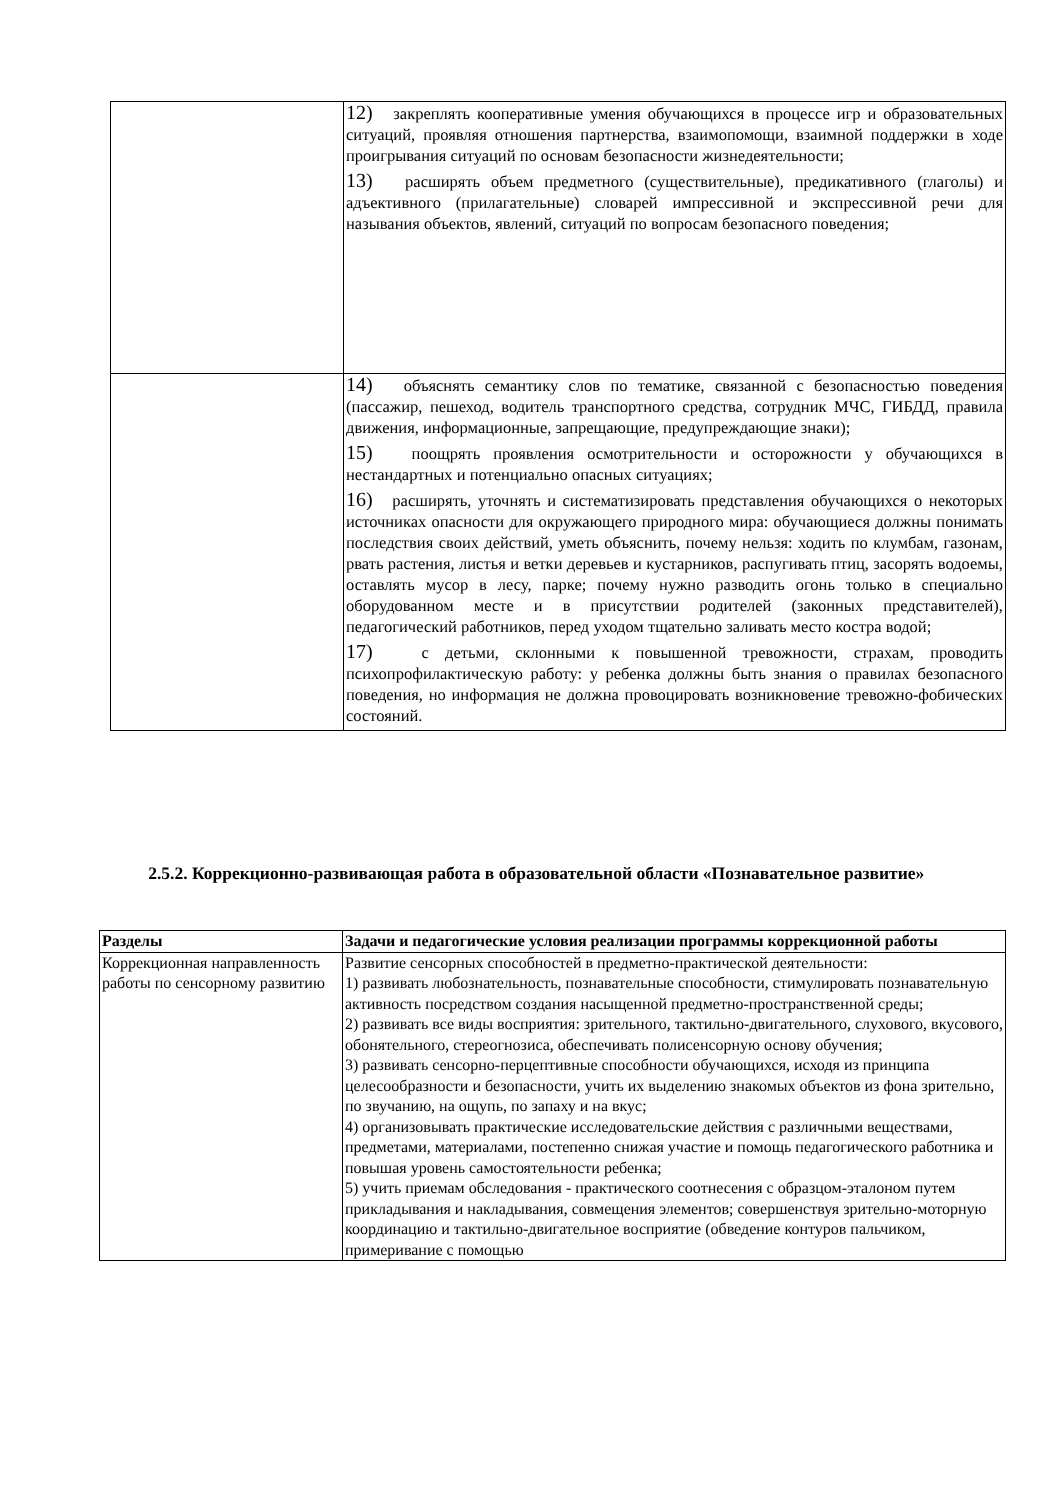| | 12) закреплять кооперативные умения обучающихся в процессе игр и образовательных ситуаций, проявляя отношения партнерства, взаимопомощи, взаимной поддержки в ходе проигрывания ситуаций по основам безопасности жизнедеятельности; 13) расширять объем предметного (существительные), предикативного (глаголы) и адъективного (прилагательные) словарей импрессивной и экспрессивной речи для называния объектов, явлений, ситуаций по вопросам безопасного поведения; |
| | 14) объяснять семантику слов по тематике, связанной с безопасностью поведения (пассажир, пешеход, водитель транспортного средства, сотрудник МЧС, ГИБДД, правила движения, информационные, запрещающие, предупреждающие знаки); 15) поощрять проявления осмотрительности и осторожности у обучающихся в нестандартных и потенциально опасных ситуациях; 16) расширять, уточнять и систематизировать представления обучающихся о некоторых источниках опасности для окружающего природного мира: обучающиеся должны понимать последствия своих действий, уметь объяснить, почему нельзя: ходить по клумбам, газонам, рвать растения, листья и ветки деревьев и кустарников, распугивать птиц, засорять водоемы, оставлять мусор в лесу, парке; почему нужно разводить огонь только в специально оборудованном месте и в присутствии родителей (законных представителей), педагогический работников, перед уходом тщательно заливать место костра водой; 17) с детьми, склонными к повышенной тревожности, страхам, проводить психопрофилактическую работу: у ребенка должны быть знания о правилах безопасного поведения, но информация не должна провоцировать возникновение тревожно-фобических состояний. |
2.5.2. Коррекционно-развивающая работа в образовательной области «Познавательное развитие»
| Разделы | Задачи и педагогические условия реализации программы коррекционной работы |
| --- | --- |
| Коррекционная направленность работы по сенсорному развитию | Развитие сенсорных способностей в предметно-практической деятельности: 1) развивать любознательность, познавательные способности, стимулировать познавательную активность посредством создания насыщенной предметно-пространственной среды; 2) развивать все виды восприятия: зрительного, тактильно-двигательного, слухового, вкусового, обонятельного, стереогнозиса, обеспечивать полисенсорную основу обучения; 3) развивать сенсорно-перцептивные способности обучающихся, исходя из принципа целесообразности и безопасности, учить их выделению знакомых объектов из фона зрительно, по звучанию, на ощупь, по запаху и на вкус; 4) организовывать практические исследовательские действия с различными веществами, предметами, материалами, постепенно снижая участие и помощь педагогического работника и повышая уровень самостоятельности ребенка; 5) учить приемам обследования - практического соотнесения с образцом-эталоном путем прикладывания и накладывания, совмещения элементов; совершенствуя зрительно-моторную координацию и тактильно-двигательное восприятие (обведение контуров пальчиком, примеривание с помощью |